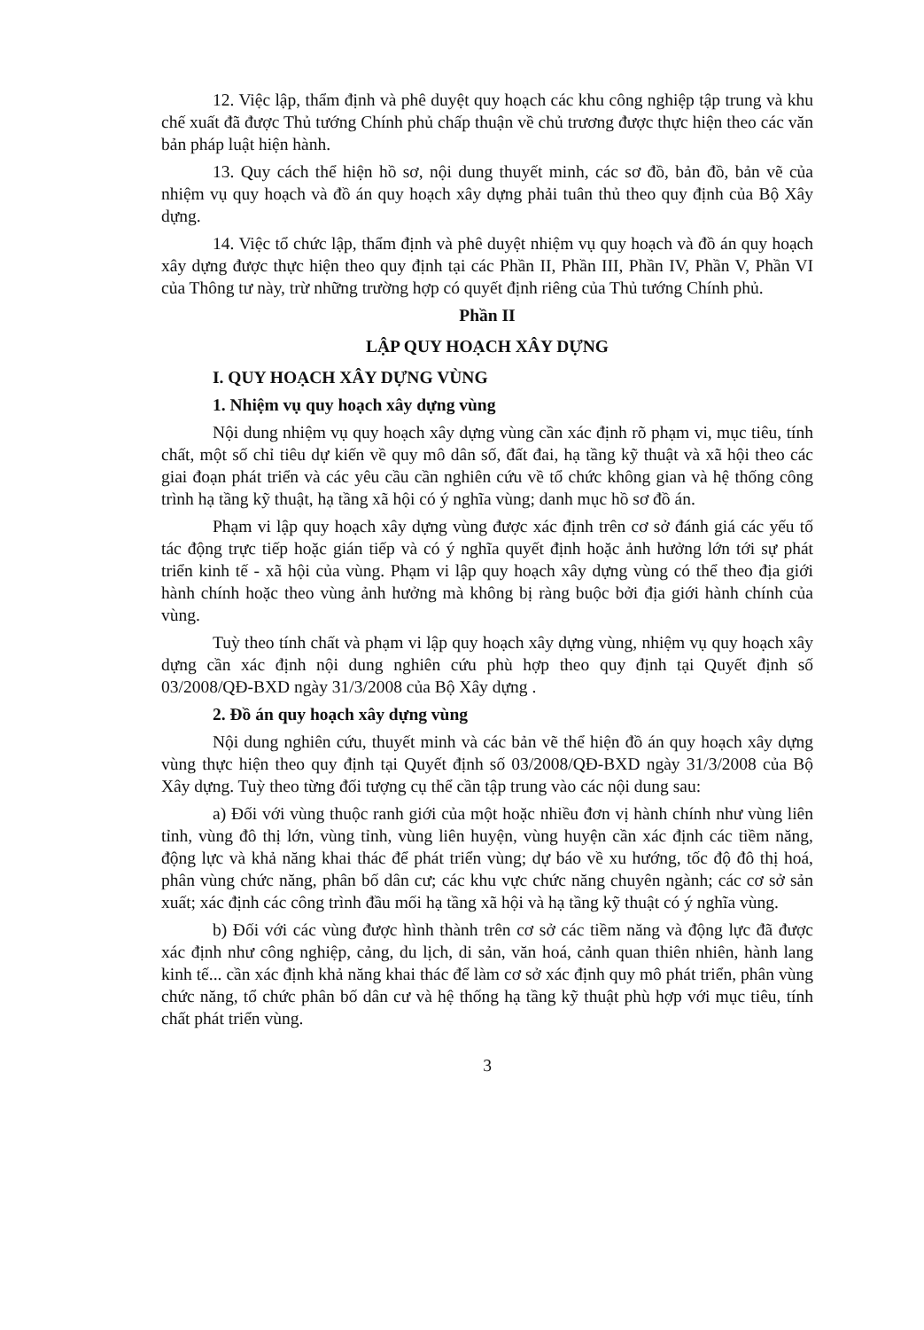12. Việc lập, thẩm định và phê duyệt quy hoạch các khu công nghiệp tập trung và khu chế xuất đã được Thủ tướng Chính phủ chấp thuận về chủ trương được thực hiện theo các văn bản pháp luật hiện hành.
13. Quy cách thể hiện hồ sơ, nội dung thuyết minh, các sơ đồ, bản đồ, bản vẽ của nhiệm vụ quy hoạch và đồ án quy hoạch xây dựng phải tuân thủ theo quy định của Bộ Xây dựng.
14. Việc tổ chức lập, thẩm định và phê duyệt nhiệm vụ quy hoạch và đồ án quy hoạch xây dựng được thực hiện theo quy định tại các Phần II, Phần III, Phần IV, Phần V, Phần VI của Thông tư này, trừ những trường hợp có quyết định riêng của Thủ tướng Chính phủ.
Phần II
LẬP QUY HOẠCH XÂY DỰNG
I. QUY HOẠCH XÂY DỰNG VÙNG
1. Nhiệm vụ quy hoạch xây dựng vùng
Nội dung nhiệm vụ quy hoạch xây dựng vùng cần xác định rõ phạm vi, mục tiêu, tính chất, một số chỉ tiêu dự kiến về quy mô dân số, đất đai, hạ tầng kỹ thuật và xã hội theo các giai đoạn phát triển và các yêu cầu cần nghiên cứu về tổ chức không gian và hệ thống công trình hạ tầng kỹ thuật, hạ tầng xã hội có ý nghĩa vùng; danh mục hồ sơ đồ án.
Phạm vi lập quy hoạch xây dựng vùng được xác định trên cơ sở đánh giá các yếu tố tác động trực tiếp hoặc gián tiếp và có ý nghĩa quyết định hoặc ảnh hưởng lớn tới sự phát triển kinh tế - xã hội của vùng. Phạm vi lập quy hoạch xây dựng vùng có thể theo địa giới hành chính hoặc theo vùng ảnh hưởng mà không bị ràng buộc bởi địa giới hành chính của vùng.
Tuỳ theo tính chất và phạm vi lập quy hoạch xây dựng vùng, nhiệm vụ quy hoạch xây dựng cần xác định nội dung nghiên cứu phù hợp theo quy định tại Quyết định số 03/2008/QĐ-BXD ngày 31/3/2008 của Bộ Xây dựng .
2. Đồ án quy hoạch xây dựng vùng
Nội dung nghiên cứu, thuyết minh và các bản vẽ thể hiện đồ án quy hoạch xây dựng vùng thực hiện theo quy định tại Quyết định số 03/2008/QĐ-BXD ngày 31/3/2008 của Bộ Xây dựng. Tuỳ theo từng đối tượng cụ thể cần tập trung vào các nội dung sau:
a) Đối với vùng thuộc ranh giới của một hoặc nhiều đơn vị hành chính như vùng liên tỉnh, vùng đô thị lớn, vùng tỉnh, vùng liên huyện, vùng huyện cần xác định các tiềm năng, động lực và khả năng khai thác để phát triển vùng; dự báo về xu hướng, tốc độ đô thị hoá, phân vùng chức năng, phân bố dân cư; các khu vực chức năng chuyên ngành; các cơ sở sản xuất; xác định các công trình đầu mối hạ tầng xã hội và hạ tầng kỹ thuật có ý nghĩa vùng.
b) Đối với các vùng được hình thành trên cơ sở các tiềm năng và động lực đã được xác định như công nghiệp, cảng, du lịch, di sản, văn hoá, cảnh quan thiên nhiên, hành lang kinh tế... cần xác định khả năng khai thác để làm cơ sở xác định quy mô phát triển, phân vùng chức năng, tổ chức phân bố dân cư và hệ thống hạ tầng kỹ thuật phù hợp với mục tiêu, tính chất phát triển vùng.
3